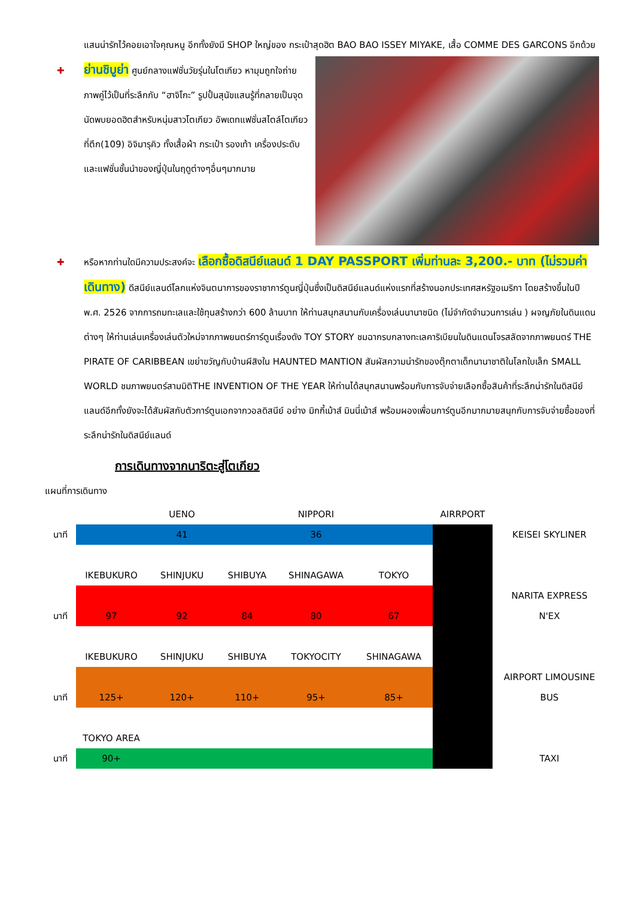แสนน่ารักไว้คอยเอาใจคุณหนู อีกทั้งยังมี SHOP ใหญ่ของ กระเป๋าสุดฮิต BAO BAO ISSEY MIYAKE, เสื้อ COMME DES GARCONS อีกด้วย
✚ ย่านชิบูย่า ศูนย์กลางแฟชั่นวัยรุ่นในโตเกียว หามุมถูกใจถ่ายภาพคู่ไว้เป็นที่ระลึกกับ “ฮาจิโกะ” รูปปั้นสุนัขแสนรู้ที่กลายเป็นจุดนัดพบยอดฮิตสำหรับหนุ่มสาวโตเกียว อัพเดทแฟชั่นสไตล์โตเกียวที่ตึก(109) อิจิมารุคิว ทั้งเสื้อผ้า กระเป๋า รองเท้า เครื่องประดับและแฟชั่นชั้นนำของญี่ปุ่นในฤดูต่างๆอื่นๆมากมาย
✚ หรือหากท่านใดมีความประสงค์จะ เลือกซื้อดิสนีย์แลนด์ 1 DAY PASSPORT เพิ่มท่านละ 3,200.- บาท (ไม่รวมค่าเดินทาง) ดีสนีย์แลนด์โลกแห่งจินตนาการของราชาการ์ตูนญี่ปุ่นซึ่งเป็นดิสนีย์แลนด์แห่งแรกที่สร้างนอกประเทศสหรัฐอเมริกา โดยสร้างขึ้นในปี พ.ศ. 2526 จากการถมทะเลและใช้ทุนสร้างกว่า 600 ล้านบาท ให้ท่านสนุกสนานกับเครื่องเล่นนานาชนิด (ไม่จำกัดจำนวนการเล่น ) ผจญภัยในดินแดนต่างๆ ให้ท่านเล่นเครื่องเล่นตัวใหม่จากภาพยนตร์การ์ตูนเรื่องดัง TOY STORY ชมฉากรบกลางทะเลคาริเบียนในดินแดนโจรสลัดจากภาพยนตร์ THE PIRATE OF CARIBBEAN เขย่าขวัญกับบ้านผีสิงใน HAUNTED MANTION สัมผัสความน่ารักของตุ๊กตาเด็กนานาชาติในโลกใบเล็ก SMALL WORLD ชมภาพยนตร์สามมิติTHE INVENTION OF THE YEAR ให้ท่านได้สนุกสนานพร้อมกับการจับจ่ายเลือกซื้อสินค้าที่ระลึกน่ารักในดิสนีย์แลนด์อีกทั้งยังจะได้สัมผัสกับตัวการ์ตูนเอกจากวอลดิสนีย์ อย่าง มิกกี้เม้าส์ มินนี่เม้าส์ พร้อมผองเพื่อนการ์ตูนอีกมากมายสนุกกับการจับจ่ายซื้อของที่ระลึกน่ารักในดิสนีย์แลนด์
การเดินทางจากนาริตะสู่โตเกียว
แผนที่การเดินทาง
| | | UENO | | NIPPORI | | AIRRPORT | |
| นาที | | 41 | | 36 | | | KEISEI SKYLINER |
| | IKEBUKURO | SHINJUKU | SHIBUYA | SHINAGAWA | TOKYO | | |
| | | | | | | | NARITA EXPRESS |
| นาที | 97 | 92 | 84 | 80 | 67 | | N'EX |
| | IKEBUKURO | SHINJUKU | SHIBUYA | TOKYOCITY | SHINAGAWA | | |
| | | | | | | | AIRPORT LIMOUSINE |
| นาที | 125+ | 120+ | 110+ | 95+ | 85+ | | BUS |
| | TOKYO AREA | | | | | | |
| นาที | 90+ | | | | | | TAXI |